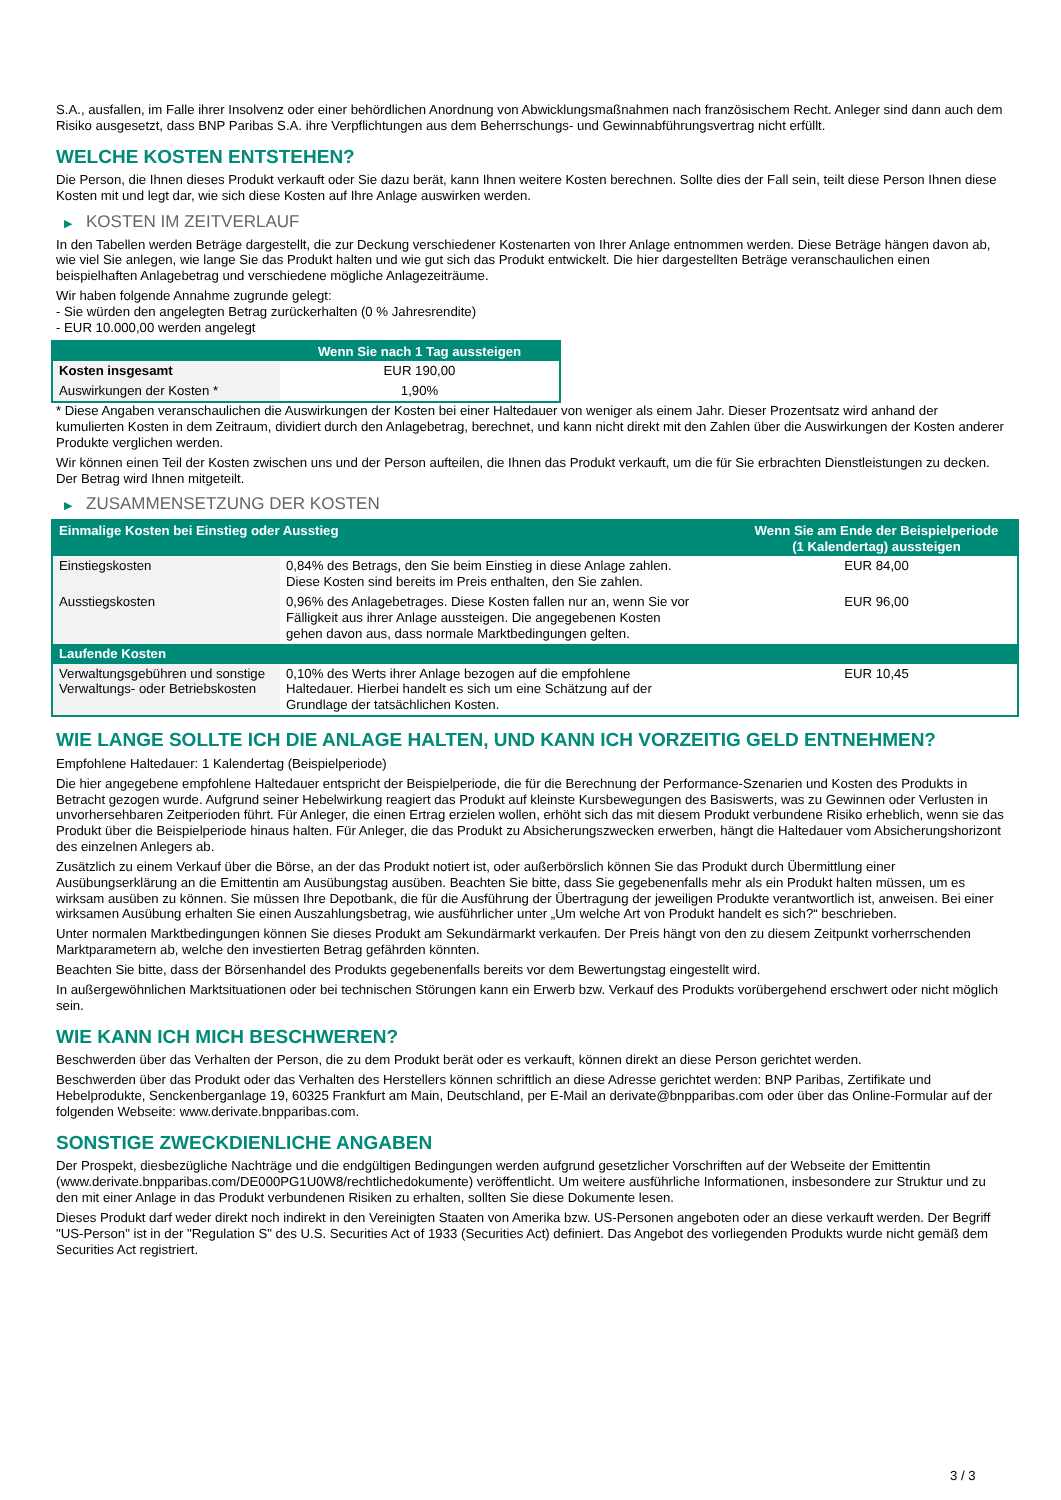S.A., ausfallen, im Falle ihrer Insolvenz oder einer behördlichen Anordnung von Abwicklungsmaßnahmen nach französischem Recht. Anleger sind dann auch dem Risiko ausgesetzt, dass BNP Paribas S.A. ihre Verpflichtungen aus dem Beherrschungs- und Gewinnabführungsvertrag nicht erfüllt.
WELCHE KOSTEN ENTSTEHEN?
Die Person, die Ihnen dieses Produkt verkauft oder Sie dazu berät, kann Ihnen weitere Kosten berechnen. Sollte dies der Fall sein, teilt diese Person Ihnen diese Kosten mit und legt dar, wie sich diese Kosten auf Ihre Anlage auswirken werden.
▶ KOSTEN IM ZEITVERLAUF
In den Tabellen werden Beträge dargestellt, die zur Deckung verschiedener Kostenarten von Ihrer Anlage entnommen werden. Diese Beträge hängen davon ab, wie viel Sie anlegen, wie lange Sie das Produkt halten und wie gut sich das Produkt entwickelt. Die hier dargestellten Beträge veranschaulichen einen beispielhaften Anlagebetrag und verschiedene mögliche Anlagezeiträume.
Wir haben folgende Annahme zugrunde gelegt:
- Sie würden den angelegten Betrag zurückerhalten (0 % Jahresrendite)
- EUR 10.000,00 werden angelegt
| | Wenn Sie nach 1 Tag aussteigen |
| --- | --- |
| Kosten insgesamt | EUR 190,00 |
| Auswirkungen der Kosten * | 1,90% |
* Diese Angaben veranschaulichen die Auswirkungen der Kosten bei einer Haltedauer von weniger als einem Jahr. Dieser Prozentsatz wird anhand der kumulierten Kosten in dem Zeitraum, dividiert durch den Anlagebetrag, berechnet, und kann nicht direkt mit den Zahlen über die Auswirkungen der Kosten anderer Produkte verglichen werden.
Wir können einen Teil der Kosten zwischen uns und der Person aufteilen, die Ihnen das Produkt verkauft, um die für Sie erbrachten Dienstleistungen zu decken. Der Betrag wird Ihnen mitgeteilt.
▶ ZUSAMMENSETZUNG DER KOSTEN
| Einmalige Kosten bei Einstieg oder Ausstieg | | Wenn Sie am Ende der Beispielperiode (1 Kalendertag) aussteigen |
| --- | --- | --- |
| Einstiegskosten | 0,84% des Betrags, den Sie beim Einstieg in diese Anlage zahlen. Diese Kosten sind bereits im Preis enthalten, den Sie zahlen. | EUR 84,00 |
| Ausstiegskosten | 0,96% des Anlagebetrages. Diese Kosten fallen nur an, wenn Sie vor Fälligkeit aus ihrer Anlage aussteigen. Die angegebenen Kosten gehen davon aus, dass normale Marktbedingungen gelten. | EUR 96,00 |
| Laufende Kosten | | |
| Verwaltungsgebühren und sonstige Verwaltungs- oder Betriebskosten | 0,10% des Werts ihrer Anlage bezogen auf die empfohlene Haltedauer. Hierbei handelt es sich um eine Schätzung auf der Grundlage der tatsächlichen Kosten. | EUR 10,45 |
WIE LANGE SOLLTE ICH DIE ANLAGE HALTEN, UND KANN ICH VORZEITIG GELD ENTNEHMEN?
Empfohlene Haltedauer: 1 Kalendertag (Beispielperiode)
Die hier angegebene empfohlene Haltedauer entspricht der Beispielperiode, die für die Berechnung der Performance-Szenarien und Kosten des Produkts in Betracht gezogen wurde. Aufgrund seiner Hebelwirkung reagiert das Produkt auf kleinste Kursbewegungen des Basiswerts, was zu Gewinnen oder Verlusten in unvorhersehbaren Zeitperioden führt. Für Anleger, die einen Ertrag erzielen wollen, erhöht sich das mit diesem Produkt verbundene Risiko erheblich, wenn sie das Produkt über die Beispielperiode hinaus halten. Für Anleger, die das Produkt zu Absicherungszwecken erwerben, hängt die Haltedauer vom Absicherungshorizont des einzelnen Anlegers ab.
Zusätzlich zu einem Verkauf über die Börse, an der das Produkt notiert ist, oder außerbörslich können Sie das Produkt durch Übermittlung einer Ausübungserklärung an die Emittentin am Ausübungstag ausüben. Beachten Sie bitte, dass Sie gegebenenfalls mehr als ein Produkt halten müssen, um es wirksam ausüben zu können. Sie müssen Ihre Depotbank, die für die Ausführung der Übertragung der jeweiligen Produkte verantwortlich ist, anweisen. Bei einer wirksamen Ausübung erhalten Sie einen Auszahlungsbetrag, wie ausführlicher unter „Um welche Art von Produkt handelt es sich?“ beschrieben.
Unter normalen Marktbedingungen können Sie dieses Produkt am Sekundärmarkt verkaufen. Der Preis hängt von den zu diesem Zeitpunkt vorherrschenden Marktparametern ab, welche den investierten Betrag gefährden könnten.
Beachten Sie bitte, dass der Börsenhandel des Produkts gegebenenfalls bereits vor dem Bewertungstag eingestellt wird.
In außergewöhnlichen Marktsituationen oder bei technischen Störungen kann ein Erwerb bzw. Verkauf des Produkts vorübergehend erschwert oder nicht möglich sein.
WIE KANN ICH MICH BESCHWEREN?
Beschwerden über das Verhalten der Person, die zu dem Produkt berät oder es verkauft, können direkt an diese Person gerichtet werden.
Beschwerden über das Produkt oder das Verhalten des Herstellers können schriftlich an diese Adresse gerichtet werden: BNP Paribas, Zertifikate und Hebelprodukte, Senckenberganlage 19, 60325 Frankfurt am Main, Deutschland, per E-Mail an derivate@bnpparibas.com oder über das Online-Formular auf der folgenden Webseite: www.derivate.bnpparibas.com.
SONSTIGE ZWECKDIENLICHE ANGABEN
Der Prospekt, diesbezügliche Nachträge und die endgültigen Bedingungen werden aufgrund gesetzlicher Vorschriften auf der Webseite der Emittentin (www.derivate.bnpparibas.com/DE000PG1U0W8/rechtlichedokumente) veröffentlicht. Um weitere ausführliche Informationen, insbesondere zur Struktur und zu den mit einer Anlage in das Produkt verbundenen Risiken zu erhalten, sollten Sie diese Dokumente lesen.
Dieses Produkt darf weder direkt noch indirekt in den Vereinigten Staaten von Amerika bzw. US-Personen angeboten oder an diese verkauft werden. Der Begriff "US-Person" ist in der "Regulation S" des U.S. Securities Act of 1933 (Securities Act) definiert. Das Angebot des vorliegenden Produkts wurde nicht gemäß dem Securities Act registriert.
3 / 3